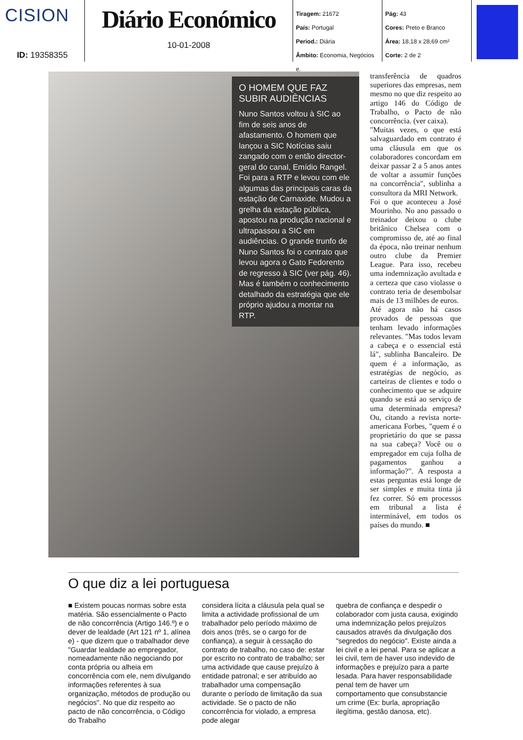CISION
ID: 19358355
Diário Económico
10-01-2008
Tiragem: 21672
País: Portugal
Period.: Diária
Âmbito: Economia, Negócios e.
Pág: 43
Cores: Preto e Branco
Área: 18,18 x 28,69 cm²
Corte: 2 de 2
O HOMEM QUE FAZ SUBIR AUDIÊNCIAS
Nuno Santos voltou à SIC ao fim de seis anos de afastamento. O homem que lançou a SIC Notícias saiu zangado com o então director-geral do canal, Emídio Rangel. Foi para a RTP e levou com ele algumas das principais caras da estação de Carnaxide. Mudou a grelha da estação pública, apostou na produção nacional e ultrapassou a SIC em audiências. O grande trunfo de Nuno Santos foi o contrato que levou agora o Gato Fedorento de regresso à SIC (ver pág. 46). Mas é também o conhecimento detalhado da estratégia que ele próprio ajudou a montar na RTP.
transferência de quadros superiores das empresas, nem mesmo no que diz respeito ao artigo 146 do Código de Trabalho, o Pacto de não concorrência. (ver caixa).
"Muitas vezes, o que está salvaguardado em contrato é uma cláusula em que os colaboradores concordam em deixar passar 2 a 5 anos antes de voltar a assumir funções na concorrência", sublinha a consultora da MRI Network.
Foi o que aconteceu a José Mourinho. No ano passado o treinador deixou o clube britânico Chelsea com o compromisso de, até ao final da época, não treinar nenhum outro clube da Premier League. Para isso, recebeu uma indemnização avultada e a certeza que caso violasse o contrato teria de desembolsar mais de 13 milhões de euros.
Até agora não há casos provados de pessoas que tenham levado informações relevantes. "Mas todos levam a cabeça e o essencial está lá", sublinha Bancaleiro. De quem é a informação, as estratégias de negócio, as carteiras de clientes e todo o conhecimento que se adquire quando se está ao serviço de uma determinada empresa? Ou, citando a revista norte-americana Forbes, "quem é o proprietário do que se passa na sua cabeça? Você ou o empregador em cuja folha de pagamentos ganhou a informação?". A resposta a estas perguntas está longe de ser simples e muita tinta já fez correr. Só em processos em tribunal a lista é interminável, em todos os países do mundo. ■
O que diz a lei portuguesa
■ Existem poucas normas sobre esta matéria. São essencialmente o Pacto de não concorrência (Artigo 146.º) e o dever de lealdade (Art 121 nº 1, alínea e) - que dizem que o trabalhador deve "Guardar lealdade ao empregador, nomeadamente não negociando por conta própria ou alheia em concorrência com ele, nem divulgando informações referentes à sua organização, métodos de produção ou negócios". No que diz respeito ao pacto de não concorrência, o Código do Trabalho
considera lícita a cláusula pela qual se limita a actividade profissional de um trabalhador pelo período máximo de dois anos (três, se o cargo for de confiança), a seguir à cessação do contrato de trabalho, no caso de: estar por escrito no contrato de trabalho; ser uma actividade que cause prejuízo à entidade patronal; e ser atribuído ao trabalhador uma compensação durante o período de limitação da sua actividade. Se o pacto de não concorrência for violado, a empresa pode alegar
quebra de confiança e despedir o colaborador com justa causa, exigindo uma indemnização pelos prejuízos causados através da divulgação dos "segredos do negócio". Existe ainda a lei civil e a lei penal. Para se aplicar a lei civil, tem de haver uso indevido de informações e prejuízo para a parte lesada. Para haver responsabilidade penal tem de haver um comportamento que consubstancie um crime (Ex: burla, apropriação ilegítima, gestão danosa, etc).